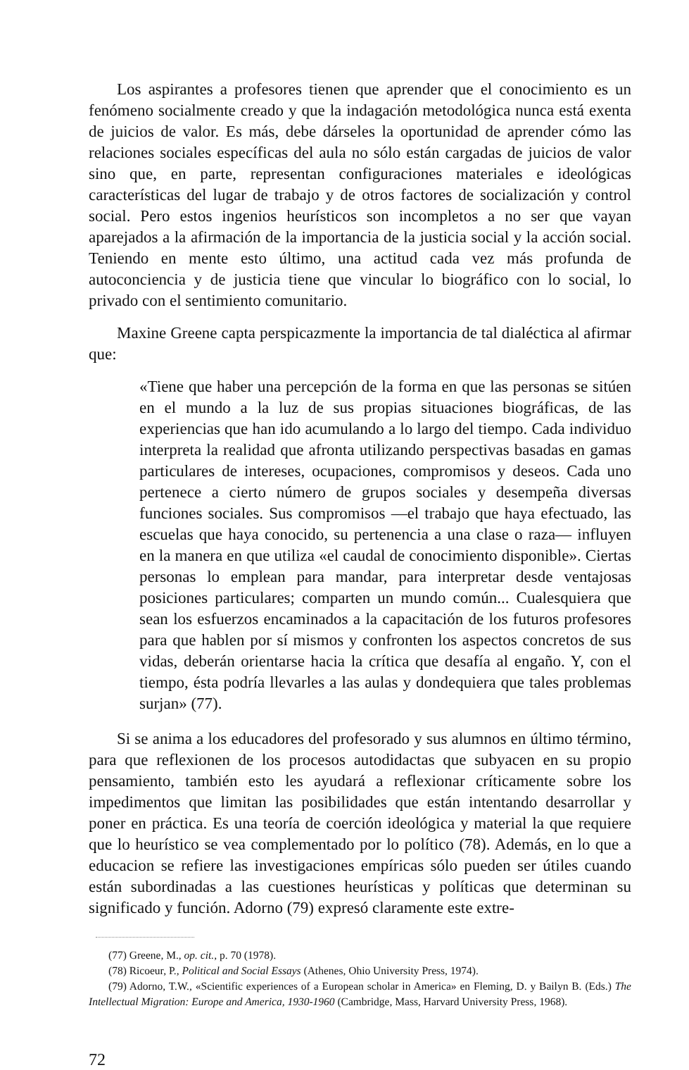Los aspirantes a profesores tienen que aprender que el conocimiento es un fenómeno socialmente creado y que la indagación metodológica nunca está exenta de juicios de valor. Es más, debe dárseles la oportunidad de aprender cómo las relaciones sociales específicas del aula no sólo están cargadas de juicios de valor sino que, en parte, representan configuraciones materiales e ideológicas características del lugar de trabajo y de otros factores de socialización y control social. Pero estos ingenios heurísticos son incompletos a no ser que vayan aparejados a la afirmación de la importancia de la justicia social y la acción social. Teniendo en mente esto último, una actitud cada vez más profunda de autoconciencia y de justicia tiene que vincular lo biográfico con lo social, lo privado con el sentimiento comunitario.
Maxine Greene capta perspicazmente la importancia de tal dialéctica al afirmar que:
«Tiene que haber una percepción de la forma en que las personas se sitúen en el mundo a la luz de sus propias situaciones biográficas, de las experiencias que han ido acumulando a lo largo del tiempo. Cada individuo interpreta la realidad que afronta utilizando perspectivas basadas en gamas particulares de intereses, ocupaciones, compromisos y deseos. Cada uno pertenece a cierto número de grupos sociales y desempeña diversas funciones sociales. Sus compromisos —el trabajo que haya efectuado, las escuelas que haya conocido, su pertenencia a una clase o raza— influyen en la manera en que utiliza «el caudal de conocimiento disponible». Ciertas personas lo emplean para mandar, para interpretar desde ventajosas posiciones particulares; comparten un mundo común... Cualesquiera que sean los esfuerzos encaminados a la capacitación de los futuros profesores para que hablen por sí mismos y confronten los aspectos concretos de sus vidas, deberán orientarse hacia la crítica que desafía al engaño. Y, con el tiempo, ésta podría llevarles a las aulas y dondequiera que tales problemas surjan» (77).
Si se anima a los educadores del profesorado y sus alumnos en último término, para que reflexionen de los procesos autodidactas que subyacen en su propio pensamiento, también esto les ayudará a reflexionar críticamente sobre los impedimentos que limitan las posibilidades que están intentando desarrollar y poner en práctica. Es una teoría de coerción ideológica y material la que requiere que lo heurístico se vea complementado por lo político (78). Además, en lo que a educacion se refiere las investigaciones empíricas sólo pueden ser útiles cuando están subordinadas a las cuestiones heurísticas y políticas que determinan su significado y función. Adorno (79) expresó claramente este extre-
(77) Greene, M., op. cit., p. 70 (1978).
(78) Ricoeur, P., Political and Social Essays (Athenes, Ohio University Press, 1974).
(79) Adorno, T.W., «Scientific experiences of a European scholar in America» en Fleming, D. y Bailyn B. (Eds.) The Intellectual Migration: Europe and America, 1930-1960 (Cambridge, Mass, Harvard University Press, 1968).
72